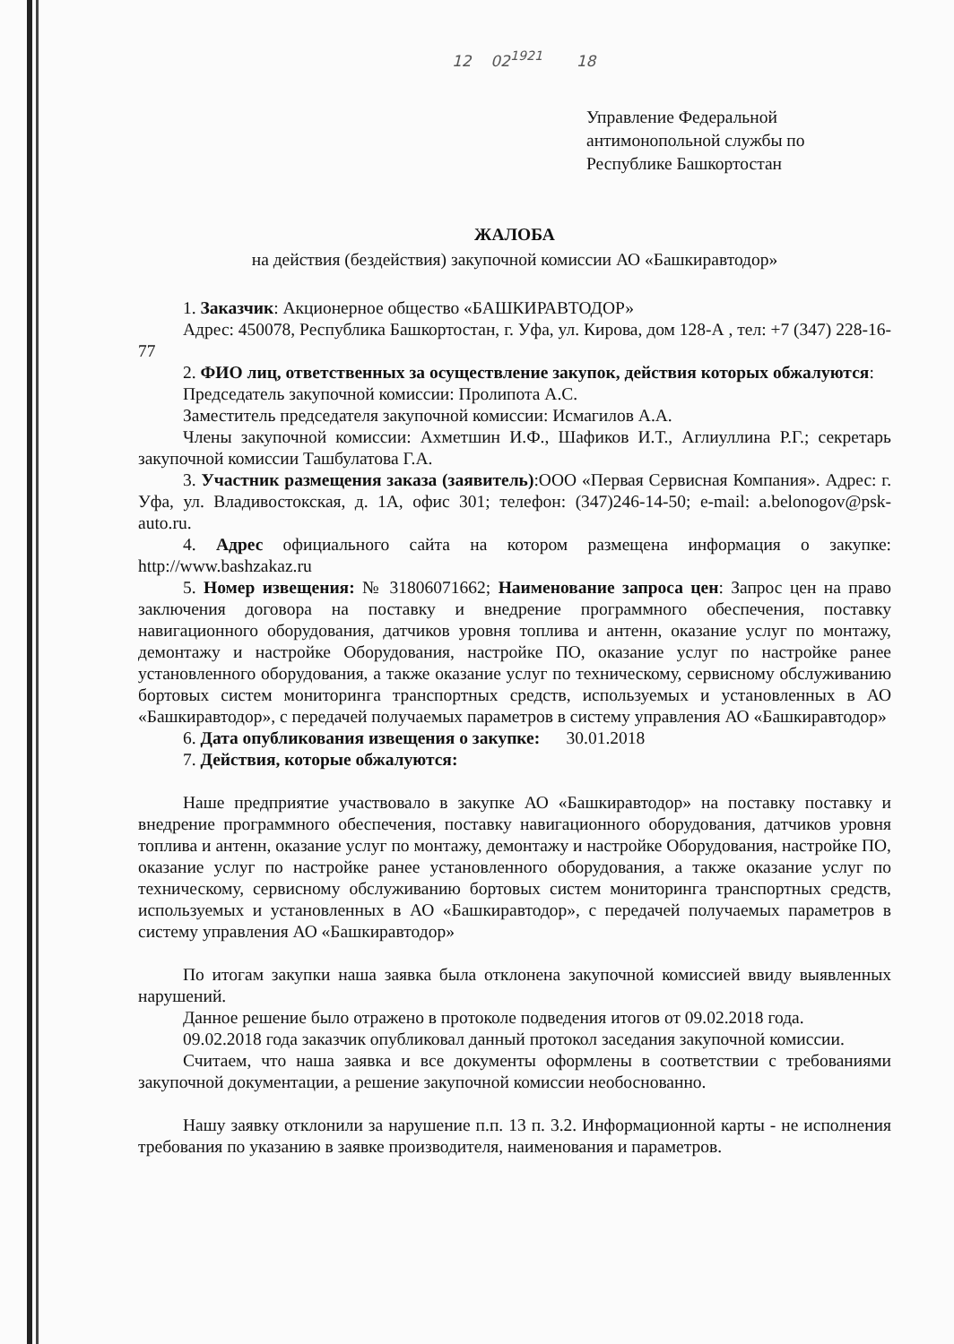12 02<sup>1921</sup> 18
Управление Федеральной
антимонопольной службы по
Республике Башкортостан
ЖАЛОБА
на действия (бездействия) закупочной комиссии АО «Башкиравтодор»
1. Заказчик: Акционерное общество «БАШКИРАВТОДОР»
Адрес: 450078, Республика Башкортостан, г. Уфа, ул. Кирова, дом 128-А , тел: +7 (347) 228-16-77
2. ФИО лиц, ответственных за осуществление закупок, действия которых обжалуются:
Председатель закупочной комиссии: Пролипота А.С.
Заместитель председателя закупочной комиссии: Исмагилов А.А.
Члены закупочной комиссии: Ахметшин И.Ф., Шафиков И.Т., Аглиуллина Р.Г.; секретарь закупочной комиссии Ташбулатова Г.А.
3. Участник размещения заказа (заявитель):ООО «Первая Сервисная Компания». Адрес: г. Уфа, ул. Владивостокская, д. 1А, офис 301; телефон: (347)246-14-50; e-mail: a.belonogov@psk-auto.ru.
4. Адрес официального сайта на котором размещена информация о закупке: http://www.bashzakaz.ru
5. Номер извещения: № 31806071662; Наименование запроса цен: Запрос цен на право заключения договора на поставку и внедрение программного обеспечения, поставку навигационного оборудования, датчиков уровня топлива и антенн, оказание услуг по монтажу, демонтажу и настройке Оборудования, настройке ПО, оказание услуг по настройке ранее установленного оборудования, а также оказание услуг по техническому, сервисному обслуживанию бортовых систем мониторинга транспортных средств, используемых и установленных в АО «Башкиравтодор», с передачей получаемых параметров в систему управления АО «Башкиравтодор»
6. Дата опубликования извещения о закупке: 30.01.2018
7. Действия, которые обжалуются:
Наше предприятие участвовало в закупке АО «Башкиравтодор» на поставку поставку и внедрение программного обеспечения, поставку навигационного оборудования, датчиков уровня топлива и антенн, оказание услуг по монтажу, демонтажу и настройке Оборудования, настройке ПО, оказание услуг по настройке ранее установленного оборудования, а также оказание услуг по техническому, сервисному обслуживанию бортовых систем мониторинга транспортных средств, используемых и установленных в АО «Башкиравтодор», с передачей получаемых параметров в систему управления АО «Башкиравтодор»
По итогам закупки наша заявка была отклонена закупочной комиссией ввиду выявленных нарушений.
Данное решение было отражено в протоколе подведения итогов от 09.02.2018 года.
09.02.2018 года заказчик опубликовал данный протокол заседания закупочной комиссии.
Считаем, что наша заявка и все документы оформлены в соответствии с требованиями закупочной документации, а решение закупочной комиссии необоснованно.
Нашу заявку отклонили за нарушение п.п. 13 п. 3.2. Информационной карты - не исполнения требования по указанию в заявке производителя, наименования и параметров.